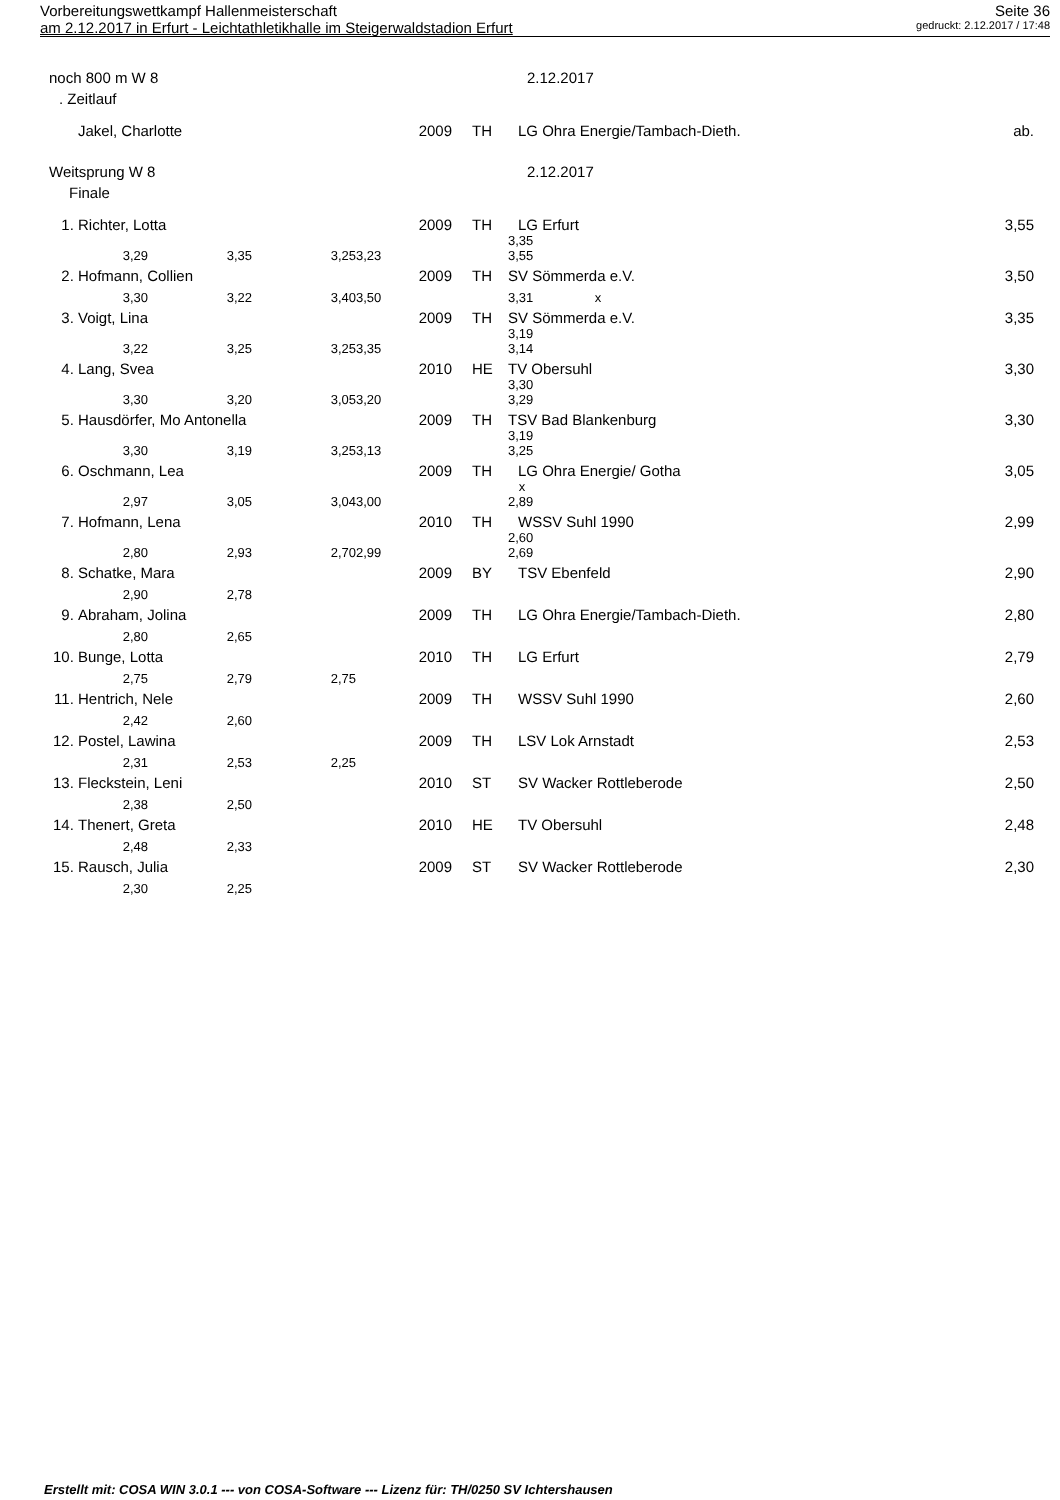Vorbereitungswettkampf Hallenmeisterschaft Seite 36
am 2.12.2017 in Erfurt - Leichtathletikhalle im Steigerwaldstadion Erfurt gedruckt: 2.12.2017 / 17:48
| noch 800 m W 8 | | | | | 2.12.2017 | | | |
| . Zeitlauf | | | | | | | | |
| | Jakel, Charlotte | | | 2009 | TH | LG Ohra Energie/Tambach-Dieth. | | ab. |
| Weitsprung W 8 | | | | | 2.12.2017 | | | |
| Finale | | | | | | | | |
| 1. | Richter, Lotta | | | 2009 | TH | LG Erfurt | | 3,55 |
| | 3,29 | 3,35 | 3,25 | 3,23 | | 3,35 3,55 | | |
| 2. | Hofmann, Collien | | | 2009 | TH | SV Sömmerda e.V. | | 3,50 |
| | 3,30 | 3,22 | 3,40 | 3,50 | | 3,31 x | | |
| 3. | Voigt, Lina | | | 2009 | TH | SV Sömmerda e.V. | | 3,35 |
| | 3,22 | 3,25 | 3,25 | 3,35 | | 3,19 3,14 | | |
| 4. | Lang, Svea | | | 2010 | HE | TV Obersuhl | | 3,30 |
| | 3,30 | 3,20 | 3,05 | 3,20 | | 3,30 3,29 | | |
| 5. | Hausdörfer, Mo Antonella | | | 2009 | TH | TSV Bad Blankenburg | | 3,30 |
| | 3,30 | 3,19 | 3,25 | 3,13 | | 3,19 3,25 | | |
| 6. | Oschmann, Lea | | | 2009 | TH | LG Ohra Energie/ Gotha | | 3,05 |
| | 2,97 | 3,05 | 3,04 | 3,00 | | x 2,89 | | |
| 7. | Hofmann, Lena | | | 2010 | TH | WSSV Suhl 1990 | | 2,99 |
| | 2,80 | 2,93 | 2,70 | 2,99 | | 2,60 2,69 | | |
| 8. | Schatke, Mara | | | 2009 | BY | TSV Ebenfeld | | 2,90 |
| | 2,90 | 2,78 | | | | | | |
| 9. | Abraham, Jolina | | | 2009 | TH | LG Ohra Energie/Tambach-Dieth. | | 2,80 |
| | 2,80 | 2,65 | | | | | | |
| 10. | Bunge, Lotta | | | 2010 | TH | LG Erfurt | | 2,79 |
| | 2,75 | 2,79 | 2,75 | | | | | |
| 11. | Hentrich, Nele | | | 2009 | TH | WSSV Suhl 1990 | | 2,60 |
| | 2,42 | 2,60 | | | | | | |
| 12. | Postel, Lawina | | | 2009 | TH | LSV Lok Arnstadt | | 2,53 |
| | 2,31 | 2,53 | 2,25 | | | | | |
| 13. | Fleckstein, Leni | | | 2010 | ST | SV Wacker Rottleberode | | 2,50 |
| | 2,38 | 2,50 | | | | | | |
| 14. | Thenert, Greta | | | 2010 | HE | TV Obersuhl | | 2,48 |
| | 2,48 | 2,33 | | | | | | |
| 15. | Rausch, Julia | | | 2009 | ST | SV Wacker Rottleberode | | 2,30 |
| | 2,30 | 2,25 | | | | | | |
Erstellt mit: COSA WIN 3.0.1 --- von COSA-Software --- Lizenz für: TH/0250 SV Ichtershausen